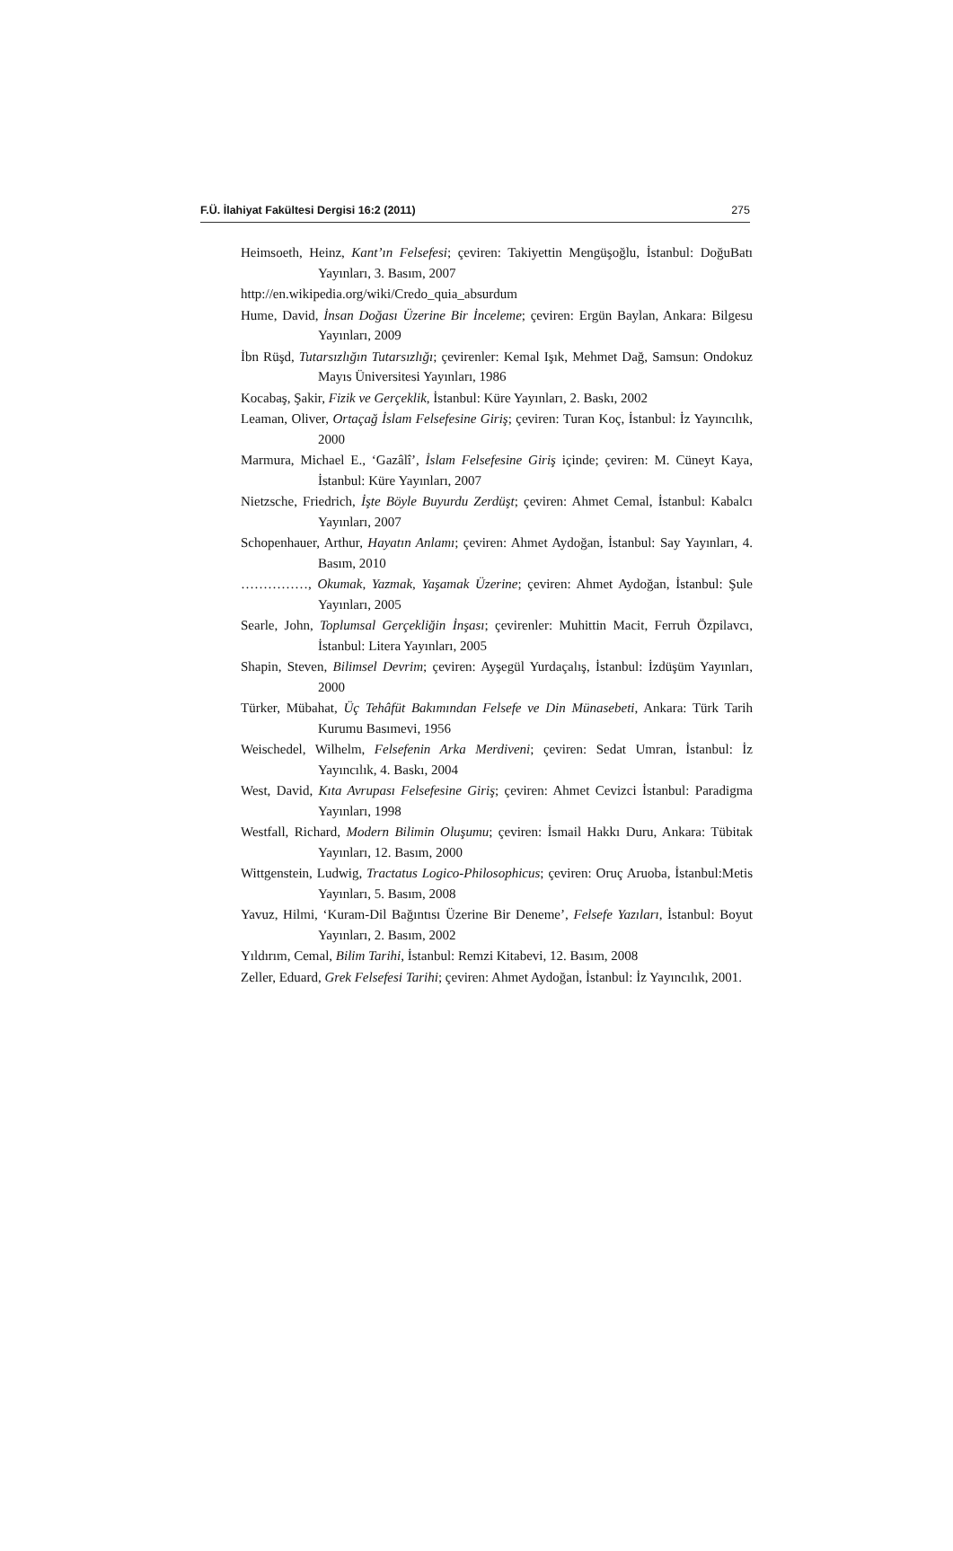F.Ü. İlahiyat Fakültesi Dergisi 16:2 (2011) 275
Heimsoeth, Heinz, Kant’ın Felsefesi; çeviren: Takiyettin Mengüşoğlu, İstanbul: DoğuBatı Yayınları, 3. Basım, 2007
http://en.wikipedia.org/wiki/Credo_quia_absurdum
Hume, David, İnsan Doğası Üzerine Bir İnceleme; çeviren: Ergün Baylan, Ankara: Bilgesu Yayınları, 2009
İbn Rüşd, Tutarsızlığın Tutarsızlığı; çevirenler: Kemal Işık, Mehmet Dağ, Samsun: Ondokuz Mayıs Üniversitesi Yayınları, 1986
Kocabaş, Şakir, Fizik ve Gerçeklik, İstanbul: Küre Yayınları, 2. Baskı, 2002
Leaman, Oliver, Ortaçağ İslam Felsefesine Giriş; çeviren: Turan Koç, İstanbul: İz Yayıncılık, 2000
Marmura, Michael E., ‘Gazâlî’, İslam Felsefesine Giriş içinde; çeviren: M. Cüneyt Kaya, İstanbul: Küre Yayınları, 2007
Nietzsche, Friedrich, İşte Böyle Buyurdu Zerdüşt; çeviren: Ahmet Cemal, İstanbul: Kabalcı Yayınları, 2007
Schopenhauer, Arthur, Hayatın Anlamı; çeviren: Ahmet Aydoğan, İstanbul: Say Yayınları, 4. Basım, 2010
……………, Okumak, Yazmak, Yaşamak Üzerine; çeviren: Ahmet Aydoğan, İstanbul: Şule Yayınları, 2005
Searle, John, Toplumsal Gerçekliğin İnşası; çevirenler: Muhittin Macit, Ferruh Özpilavcı, İstanbul: Litera Yayınları, 2005
Shapin, Steven, Bilimsel Devrim; çeviren: Ayşegül Yurdaçalış, İstanbul: İzdüşüm Yayınları, 2000
Türker, Mübahat, Üç Tehâfüt Bakımından Felsefe ve Din Münasebeti, Ankara: Türk Tarih Kurumu Basımevi, 1956
Weischedel, Wilhelm, Felsefenin Arka Merdiveni; çeviren: Sedat Umran, İstanbul: İz Yayıncılık, 4. Baskı, 2004
West, David, Kıta Avrupası Felsefesine Giriş; çeviren: Ahmet Cevizci İstanbul: Paradigma Yayınları, 1998
Westfall, Richard, Modern Bilimin Oluşumu; çeviren: İsmail Hakkı Duru, Ankara: Tübitak Yayınları, 12. Basım, 2000
Wittgenstein, Ludwig, Tractatus Logico-Philosophicus; çeviren: Oruç Aruoba, İstanbul:Metis Yayınları, 5. Basım, 2008
Yavuz, Hilmi, ‘Kuram-Dil Bağıntısı Üzerine Bir Deneme’, Felsefe Yazıları, İstanbul: Boyut Yayınları, 2. Basım, 2002
Yıldırım, Cemal, Bilim Tarihi, İstanbul: Remzi Kitabevi, 12. Basım, 2008
Zeller, Eduard, Grek Felsefesi Tarihi; çeviren: Ahmet Aydoğan, İstanbul: İz Yayıncılık, 2001.